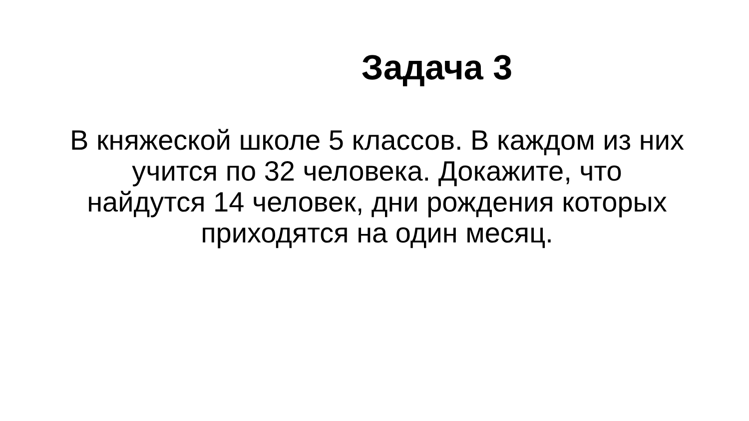Задача 3
В княжеской школе 5 классов. В каждом из них учится по 32 человека. Докажите, что найдутся 14 человек, дни рождения которых приходятся на один месяц.